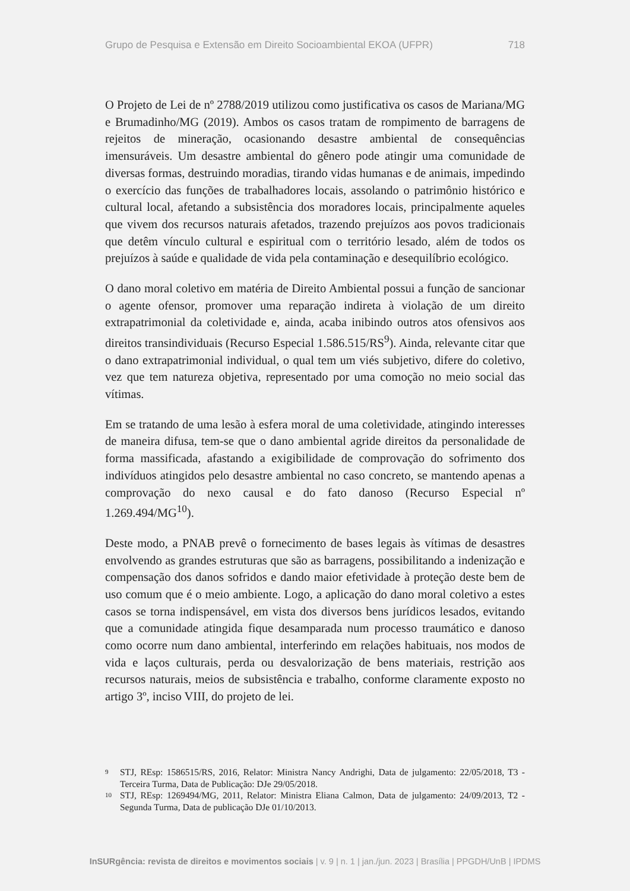Grupo de Pesquisa e Extensão em Direito Socioambiental EKOA (UFPR) 718
O Projeto de Lei de nº 2788/2019 utilizou como justificativa os casos de Mariana/MG e Brumadinho/MG (2019). Ambos os casos tratam de rompimento de barragens de rejeitos de mineração, ocasionando desastre ambiental de consequências imensuráveis. Um desastre ambiental do gênero pode atingir uma comunidade de diversas formas, destruindo moradias, tirando vidas humanas e de animais, impedindo o exercício das funções de trabalhadores locais, assolando o patrimônio histórico e cultural local, afetando a subsistência dos moradores locais, principalmente aqueles que vivem dos recursos naturais afetados, trazendo prejuízos aos povos tradicionais que detêm vínculo cultural e espiritual com o território lesado, além de todos os prejuízos à saúde e qualidade de vida pela contaminação e desequilíbrio ecológico.
O dano moral coletivo em matéria de Direito Ambiental possui a função de sancionar o agente ofensor, promover uma reparação indireta à violação de um direito extrapatrimonial da coletividade e, ainda, acaba inibindo outros atos ofensivos aos direitos transindividuais (Recurso Especial 1.586.515/RS<sup>9</sup>). Ainda, relevante citar que o dano extrapatrimonial individual, o qual tem um viés subjetivo, difere do coletivo, vez que tem natureza objetiva, representado por uma comoção no meio social das vítimas.
Em se tratando de uma lesão à esfera moral de uma coletividade, atingindo interesses de maneira difusa, tem-se que o dano ambiental agride direitos da personalidade de forma massificada, afastando a exigibilidade de comprovação do sofrimento dos indivíduos atingidos pelo desastre ambiental no caso concreto, se mantendo apenas a comprovação do nexo causal e do fato danoso (Recurso Especial nº 1.269.494/MG<sup>10</sup>).
Deste modo, a PNAB prevê o fornecimento de bases legais às vítimas de desastres envolvendo as grandes estruturas que são as barragens, possibilitando a indenização e compensação dos danos sofridos e dando maior efetividade à proteção deste bem de uso comum que é o meio ambiente. Logo, a aplicação do dano moral coletivo a estes casos se torna indispensável, em vista dos diversos bens jurídicos lesados, evitando que a comunidade atingida fique desamparada num processo traumático e danoso como ocorre num dano ambiental, interferindo em relações habituais, nos modos de vida e laços culturais, perda ou desvalorização de bens materiais, restrição aos recursos naturais, meios de subsistência e trabalho, conforme claramente exposto no artigo 3º, inciso VIII, do projeto de lei.
9 STJ, REsp: 1586515/RS, 2016, Relator: Ministra Nancy Andrighi, Data de julgamento: 22/05/2018, T3 - Terceira Turma, Data de Publicação: DJe 29/05/2018.
10 STJ, REsp: 1269494/MG, 2011, Relator: Ministra Eliana Calmon, Data de julgamento: 24/09/2013, T2 - Segunda Turma, Data de publicação DJe 01/10/2013.
InSURgência: revista de direitos e movimentos sociais | v. 9 | n. 1 | jan./jun. 2023 | Brasília | PPGDH/UnB | IPDMS